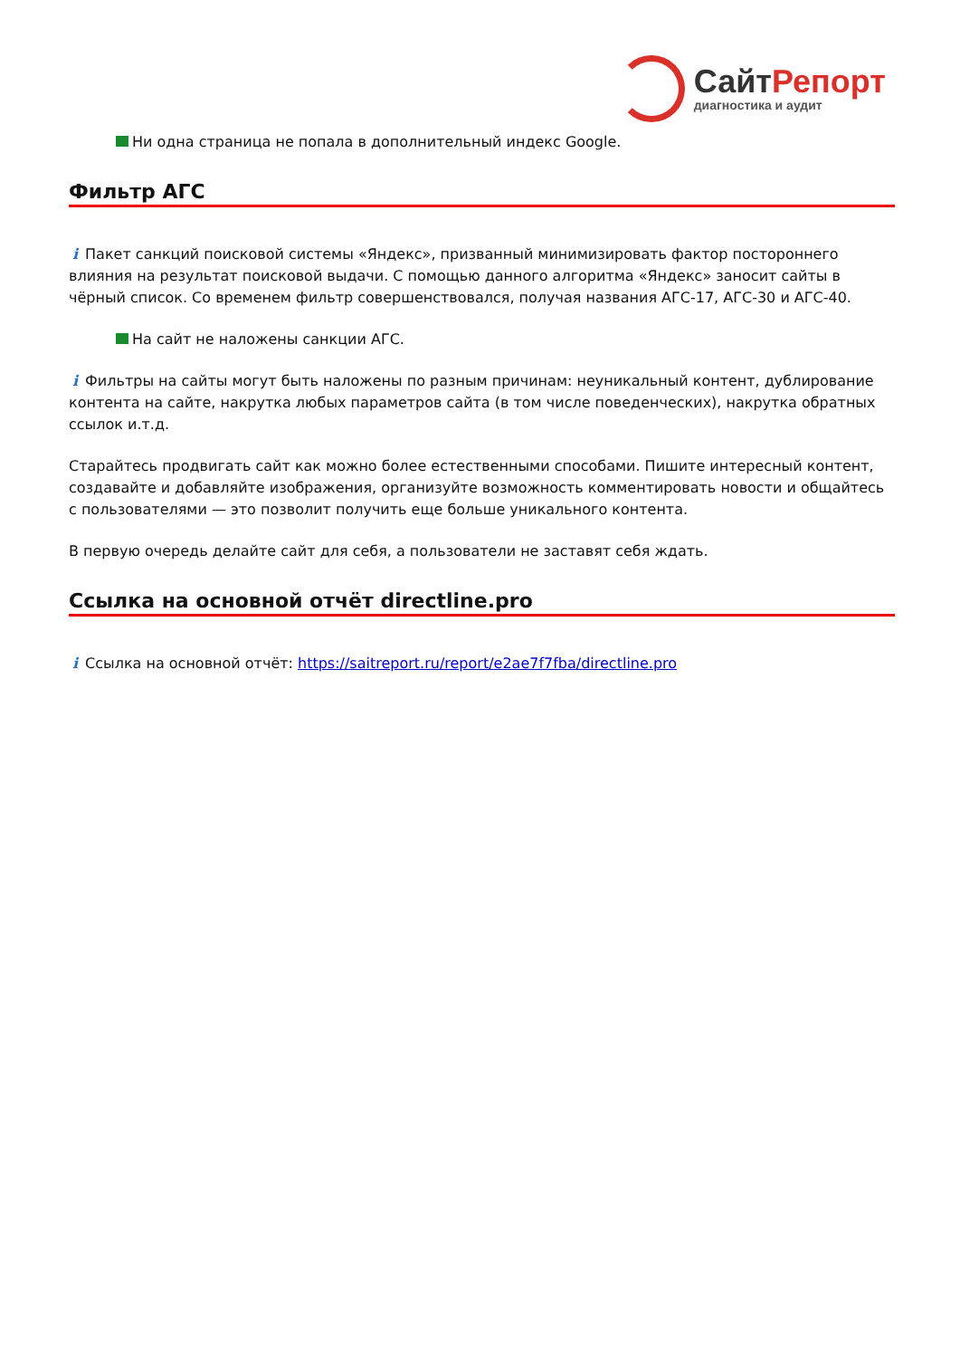СайтРепорт
диагностика и аудит
Ни одна страница не попала в дополнительный индекс Google.
Фильтр АГС
i Пакет санкций поисковой системы «Яндекс», призванный минимизировать фактор постороннего влияния на результат поисковой выдачи. С помощью данного алгоритма «Яндекс» заносит сайты в чёрный список. Со временем фильтр совершенствовался, получая названия АГС-17, АГС-30 и АГС-40.
На сайт не наложены санкции АГС.
i Фильтры на сайты могут быть наложены по разным причинам: неуникальный контент, дублирование контента на сайте, накрутка любых параметров сайта (в том числе поведенческих), накрутка обратных ссылок и.т.д.
Старайтесь продвигать сайт как можно более естественными способами. Пишите интересный контент, создавайте и добавляйте изображения, организуйте возможность комментировать новости и общайтесь с пользователями — это позволит получить еще больше уникального контента.
В первую очередь делайте сайт для себя, а пользователи не заставят себя ждать.
Ссылка на основной отчёт directline.pro
i Ссылка на основной отчёт: https://saitreport.ru/report/e2ae7f7fba/directline.pro